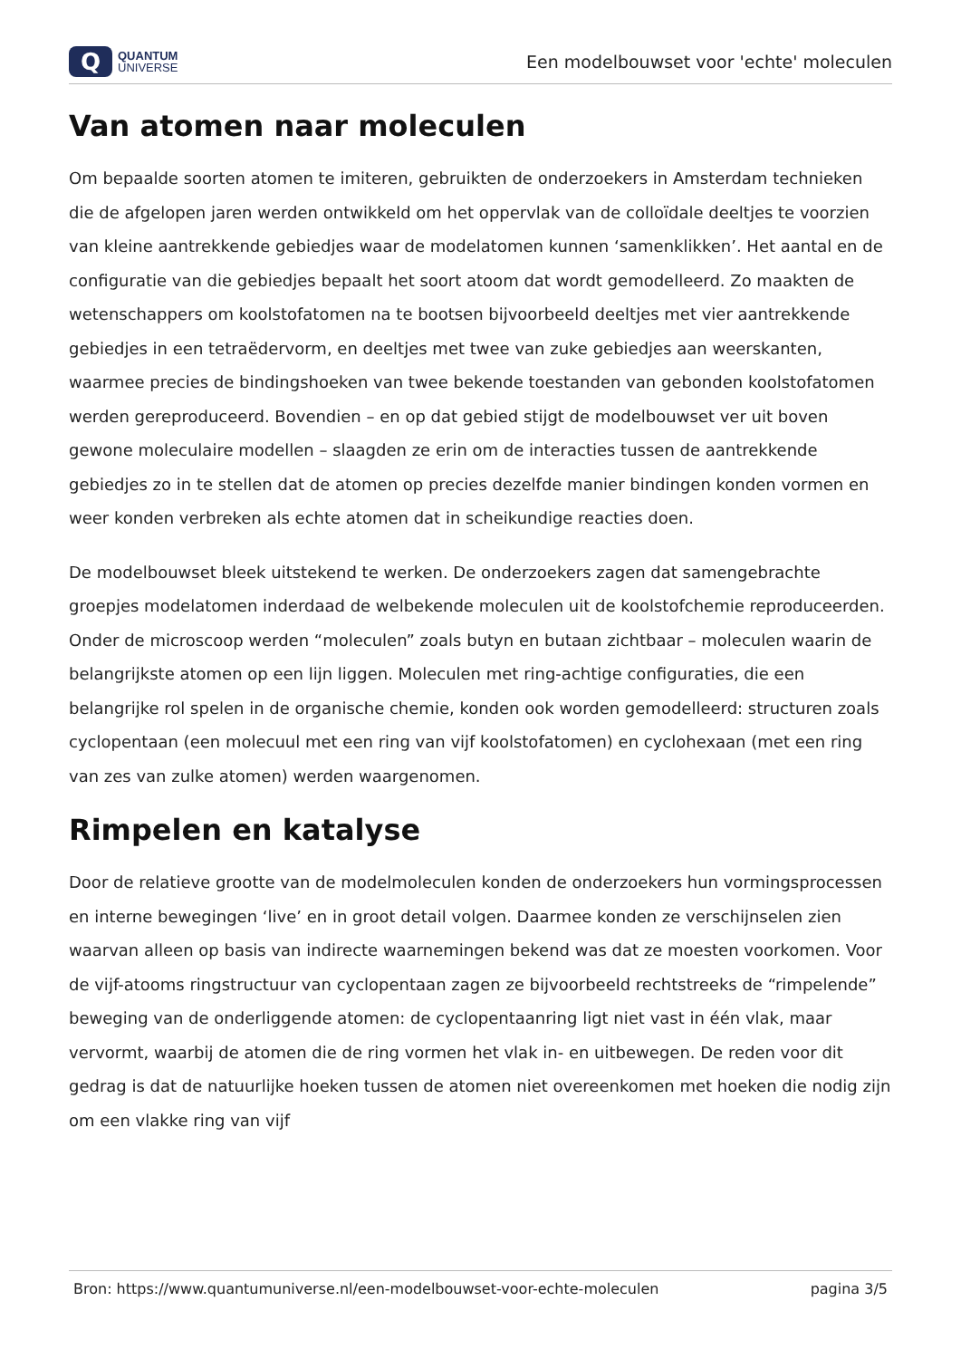Q
QUANTUM
UNIVERSE
Een modelbouwset voor 'echte' moleculen
Van atomen naar moleculen
Om bepaalde soorten atomen te imiteren, gebruikten de onderzoekers in Amsterdam technieken die de afgelopen jaren werden ontwikkeld om het oppervlak van de colloïdale deeltjes te voorzien van kleine aantrekkende gebiedjes waar de modelatomen kunnen ‘samenklikken’. Het aantal en de configuratie van die gebiedjes bepaalt het soort atoom dat wordt gemodelleerd. Zo maakten de wetenschappers om koolstofatomen na te bootsen bijvoorbeeld deeltjes met vier aantrekkende gebiedjes in een tetraëdervorm, en deeltjes met twee van zuke gebiedjes aan weerskanten, waarmee precies de bindingshoeken van twee bekende toestanden van gebonden koolstofatomen werden gereproduceerd. Bovendien – en op dat gebied stijgt de modelbouwset ver uit boven gewone moleculaire modellen – slaagden ze erin om de interacties tussen de aantrekkende gebiedjes zo in te stellen dat de atomen op precies dezelfde manier bindingen konden vormen en weer konden verbreken als echte atomen dat in scheikundige reacties doen.
De modelbouwset bleek uitstekend te werken. De onderzoekers zagen dat samengebrachte groepjes modelatomen inderdaad de welbekende moleculen uit de koolstofchemie reproduceerden. Onder de microscoop werden “moleculen” zoals butyn en butaan zichtbaar – moleculen waarin de belangrijkste atomen op een lijn liggen. Moleculen met ring-achtige configuraties, die een belangrijke rol spelen in de organische chemie, konden ook worden gemodelleerd: structuren zoals cyclopentaan (een molecuul met een ring van vijf koolstofatomen) en cyclohexaan (met een ring van zes van zulke atomen) werden waargenomen.
Rimpelen en katalyse
Door de relatieve grootte van de modelmoleculen konden de onderzoekers hun vormingsprocessen en interne bewegingen ‘live’ en in groot detail volgen. Daarmee konden ze verschijnselen zien waarvan alleen op basis van indirecte waarnemingen bekend was dat ze moesten voorkomen. Voor de vijf-atooms ringstructuur van cyclopentaan zagen ze bijvoorbeeld rechtstreeks de “rimpelende” beweging van de onderliggende atomen: de cyclopentaanring ligt niet vast in één vlak, maar vervormt, waarbij de atomen die de ring vormen het vlak in- en uitbewegen. De reden voor dit gedrag is dat de natuurlijke hoeken tussen de atomen niet overeenkomen met hoeken die nodig zijn om een vlakke ring van vijf
Bron: https://www.quantumuniverse.nl/een-modelbouwset-voor-echte-moleculen pagina 3/5